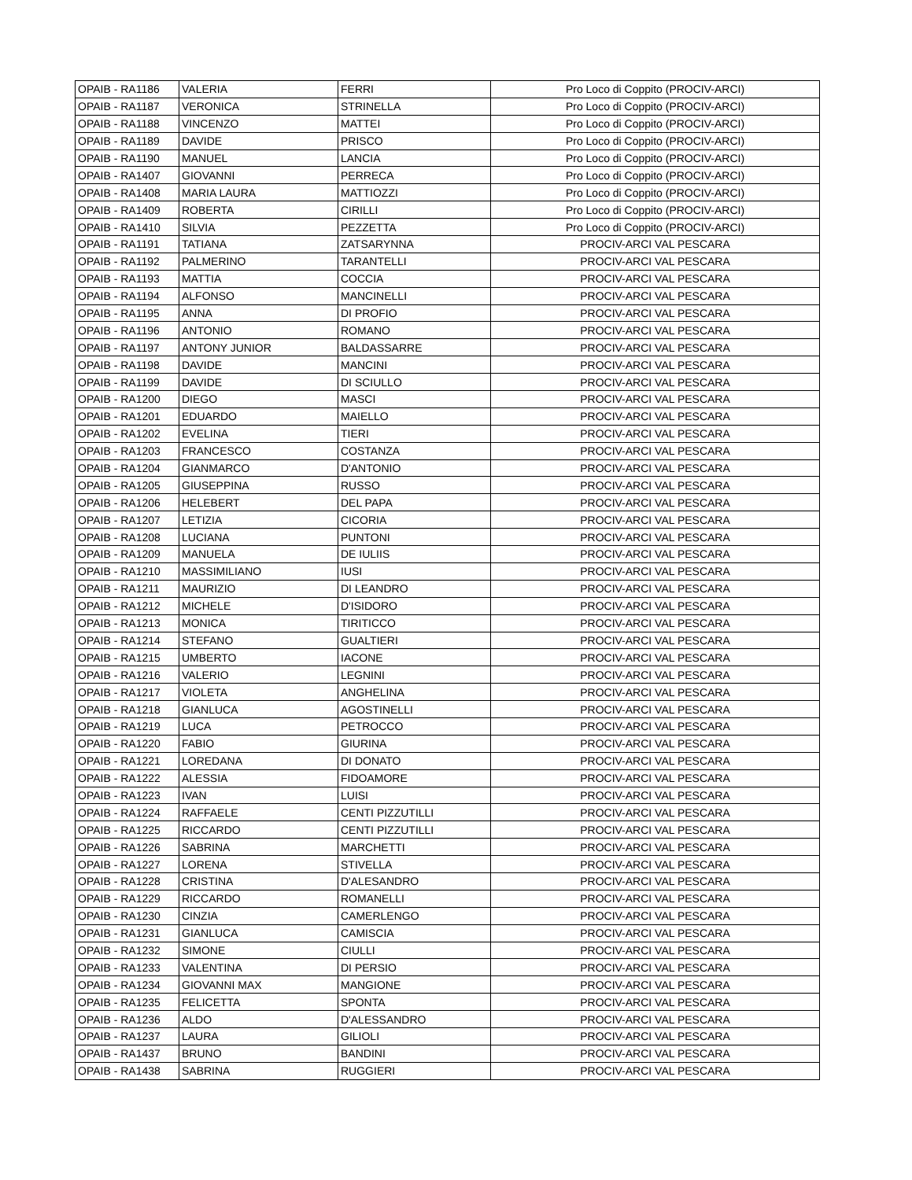| OPAIB - RA1186 | VALERIA | FERRI | Pro Loco di Coppito (PROCIV-ARCI) |
| OPAIB - RA1187 | VERONICA | STRINELLA | Pro Loco di Coppito (PROCIV-ARCI) |
| OPAIB - RA1188 | VINCENZO | MATTEI | Pro Loco di Coppito (PROCIV-ARCI) |
| OPAIB - RA1189 | DAVIDE | PRISCO | Pro Loco di Coppito (PROCIV-ARCI) |
| OPAIB - RA1190 | MANUEL | LANCIA | Pro Loco di Coppito (PROCIV-ARCI) |
| OPAIB - RA1407 | GIOVANNI | PERRECA | Pro Loco di Coppito (PROCIV-ARCI) |
| OPAIB - RA1408 | MARIA LAURA | MATTIOZZI | Pro Loco di Coppito (PROCIV-ARCI) |
| OPAIB - RA1409 | ROBERTA | CIRILLI | Pro Loco di Coppito (PROCIV-ARCI) |
| OPAIB - RA1410 | SILVIA | PEZZETTA | Pro Loco di Coppito (PROCIV-ARCI) |
| OPAIB - RA1191 | TATIANA | ZATSARYNNA | PROCIV-ARCI VAL PESCARA |
| OPAIB - RA1192 | PALMERINO | TARANTELLI | PROCIV-ARCI VAL PESCARA |
| OPAIB - RA1193 | MATTIA | COCCIA | PROCIV-ARCI VAL PESCARA |
| OPAIB - RA1194 | ALFONSO | MANCINELLI | PROCIV-ARCI VAL PESCARA |
| OPAIB - RA1195 | ANNA | DI PROFIO | PROCIV-ARCI VAL PESCARA |
| OPAIB - RA1196 | ANTONIO | ROMANO | PROCIV-ARCI VAL PESCARA |
| OPAIB - RA1197 | ANTONY JUNIOR | BALDASSARRE | PROCIV-ARCI VAL PESCARA |
| OPAIB - RA1198 | DAVIDE | MANCINI | PROCIV-ARCI VAL PESCARA |
| OPAIB - RA1199 | DAVIDE | DI SCIULLO | PROCIV-ARCI VAL PESCARA |
| OPAIB - RA1200 | DIEGO | MASCI | PROCIV-ARCI VAL PESCARA |
| OPAIB - RA1201 | EDUARDO | MAIELLO | PROCIV-ARCI VAL PESCARA |
| OPAIB - RA1202 | EVELINA | TIERI | PROCIV-ARCI VAL PESCARA |
| OPAIB - RA1203 | FRANCESCO | COSTANZA | PROCIV-ARCI VAL PESCARA |
| OPAIB - RA1204 | GIANMARCO | D'ANTONIO | PROCIV-ARCI VAL PESCARA |
| OPAIB - RA1205 | GIUSEPPINA | RUSSO | PROCIV-ARCI VAL PESCARA |
| OPAIB - RA1206 | HELEBERT | DEL PAPA | PROCIV-ARCI VAL PESCARA |
| OPAIB - RA1207 | LETIZIA | CICORIA | PROCIV-ARCI VAL PESCARA |
| OPAIB - RA1208 | LUCIANA | PUNTONI | PROCIV-ARCI VAL PESCARA |
| OPAIB - RA1209 | MANUELA | DE IULIIS | PROCIV-ARCI VAL PESCARA |
| OPAIB - RA1210 | MASSIMILIANO | IUSI | PROCIV-ARCI VAL PESCARA |
| OPAIB - RA1211 | MAURIZIO | DI LEANDRO | PROCIV-ARCI VAL PESCARA |
| OPAIB - RA1212 | MICHELE | D'ISIDORO | PROCIV-ARCI VAL PESCARA |
| OPAIB - RA1213 | MONICA | TIRITICCO | PROCIV-ARCI VAL PESCARA |
| OPAIB - RA1214 | STEFANO | GUALTIERI | PROCIV-ARCI VAL PESCARA |
| OPAIB - RA1215 | UMBERTO | IACONE | PROCIV-ARCI VAL PESCARA |
| OPAIB - RA1216 | VALERIO | LEGNINI | PROCIV-ARCI VAL PESCARA |
| OPAIB - RA1217 | VIOLETA | ANGHELINA | PROCIV-ARCI VAL PESCARA |
| OPAIB - RA1218 | GIANLUCA | AGOSTINELLI | PROCIV-ARCI VAL PESCARA |
| OPAIB - RA1219 | LUCA | PETROCCO | PROCIV-ARCI VAL PESCARA |
| OPAIB - RA1220 | FABIO | GIURINA | PROCIV-ARCI VAL PESCARA |
| OPAIB - RA1221 | LOREDANA | DI DONATO | PROCIV-ARCI VAL PESCARA |
| OPAIB - RA1222 | ALESSIA | FIDOAMORE | PROCIV-ARCI VAL PESCARA |
| OPAIB - RA1223 | IVAN | LUISI | PROCIV-ARCI VAL PESCARA |
| OPAIB - RA1224 | RAFFAELE | CENTI PIZZUTILLI | PROCIV-ARCI VAL PESCARA |
| OPAIB - RA1225 | RICCARDO | CENTI PIZZUTILLI | PROCIV-ARCI VAL PESCARA |
| OPAIB - RA1226 | SABRINA | MARCHETTI | PROCIV-ARCI VAL PESCARA |
| OPAIB - RA1227 | LORENA | STIVELLA | PROCIV-ARCI VAL PESCARA |
| OPAIB - RA1228 | CRISTINA | D'ALESANDRO | PROCIV-ARCI VAL PESCARA |
| OPAIB - RA1229 | RICCARDO | ROMANELLI | PROCIV-ARCI VAL PESCARA |
| OPAIB - RA1230 | CINZIA | CAMERLENGO | PROCIV-ARCI VAL PESCARA |
| OPAIB - RA1231 | GIANLUCA | CAMISCIA | PROCIV-ARCI VAL PESCARA |
| OPAIB - RA1232 | SIMONE | CIULLI | PROCIV-ARCI VAL PESCARA |
| OPAIB - RA1233 | VALENTINA | DI PERSIO | PROCIV-ARCI VAL PESCARA |
| OPAIB - RA1234 | GIOVANNI MAX | MANGIONE | PROCIV-ARCI VAL PESCARA |
| OPAIB - RA1235 | FELICETTA | SPONTA | PROCIV-ARCI VAL PESCARA |
| OPAIB - RA1236 | ALDO | D'ALESSANDRO | PROCIV-ARCI VAL PESCARA |
| OPAIB - RA1237 | LAURA | GILIOLI | PROCIV-ARCI VAL PESCARA |
| OPAIB - RA1437 | BRUNO | BANDINI | PROCIV-ARCI VAL PESCARA |
| OPAIB - RA1438 | SABRINA | RUGGIERI | PROCIV-ARCI VAL PESCARA |